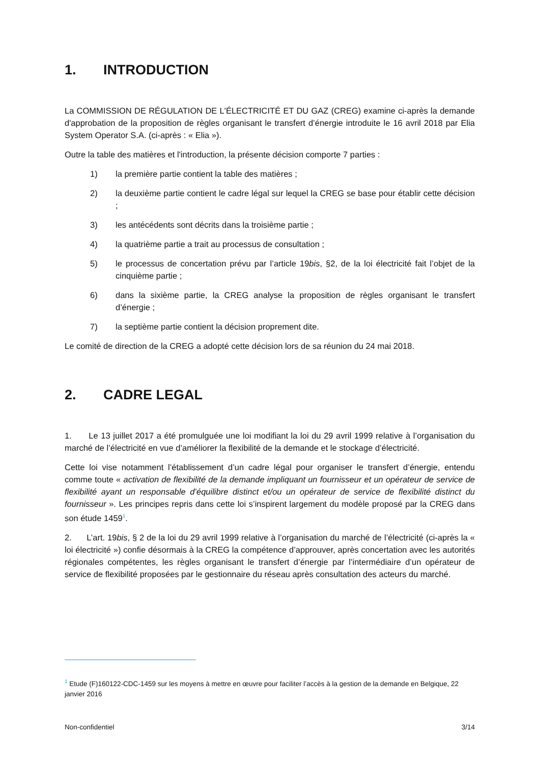1. INTRODUCTION
La COMMISSION DE RÉGULATION DE L'ÉLECTRICITÉ ET DU GAZ (CREG) examine ci-après la demande d'approbation de la proposition de règles organisant le transfert d’énergie introduite le 16 avril 2018 par Elia System Operator S.A. (ci-après : « Elia »).
Outre la table des matières et l'introduction, la présente décision comporte 7 parties :
1) la première partie contient la table des matières ;
2) la deuxième partie contient le cadre légal sur lequel la CREG se base pour établir cette décision ;
3) les antécédents sont décrits dans la troisième partie ;
4) la quatrième partie a trait au processus de consultation ;
5) le processus de concertation prévu par l’article 19bis, §2, de la loi électricité fait l’objet de la cinquième partie ;
6) dans la sixième partie, la CREG analyse la proposition de règles organisant le transfert d’énergie ;
7) la septième partie contient la décision proprement dite.
Le comité de direction de la CREG a adopté cette décision lors de sa réunion du 24 mai 2018.
2. CADRE LEGAL
1. Le 13 juillet 2017 a été promulguée une loi modifiant la loi du 29 avril 1999 relative à l’organisation du marché de l’électricité en vue d’améliorer la flexibilité de la demande et le stockage d’électricité.
Cette loi vise notamment l’établissement d’un cadre légal pour organiser le transfert d’énergie, entendu comme toute « activation de flexibilité de la demande impliquant un fournisseur et un opérateur de service de flexibilité ayant un responsable d’équilibre distinct et/ou un opérateur de service de flexibilité distinct du fournisseur ». Les principes repris dans cette loi s’inspirent largement du modèle proposé par la CREG dans son étude 1459<sup>1</sup>.
2. L’art. 19bis, § 2 de la loi du 29 avril 1999 relative à l’organisation du marché de l’électricité (ci-après la « loi électricité ») confie désormais à la CREG la compétence d’approuver, après concertation avec les autorités régionales compétentes, les règles organisant le transfert d’énergie par l’intermédiaire d’un opérateur de service de flexibilité proposées par le gestionnaire du réseau après consultation des acteurs du marché.
<sup>1</sup> Etude (F)160122-CDC-1459 sur les moyens à mettre en œuvre pour faciliter l’accès à la gestion de la demande en Belgique, 22 janvier 2016
Non-confidentiel 3/14